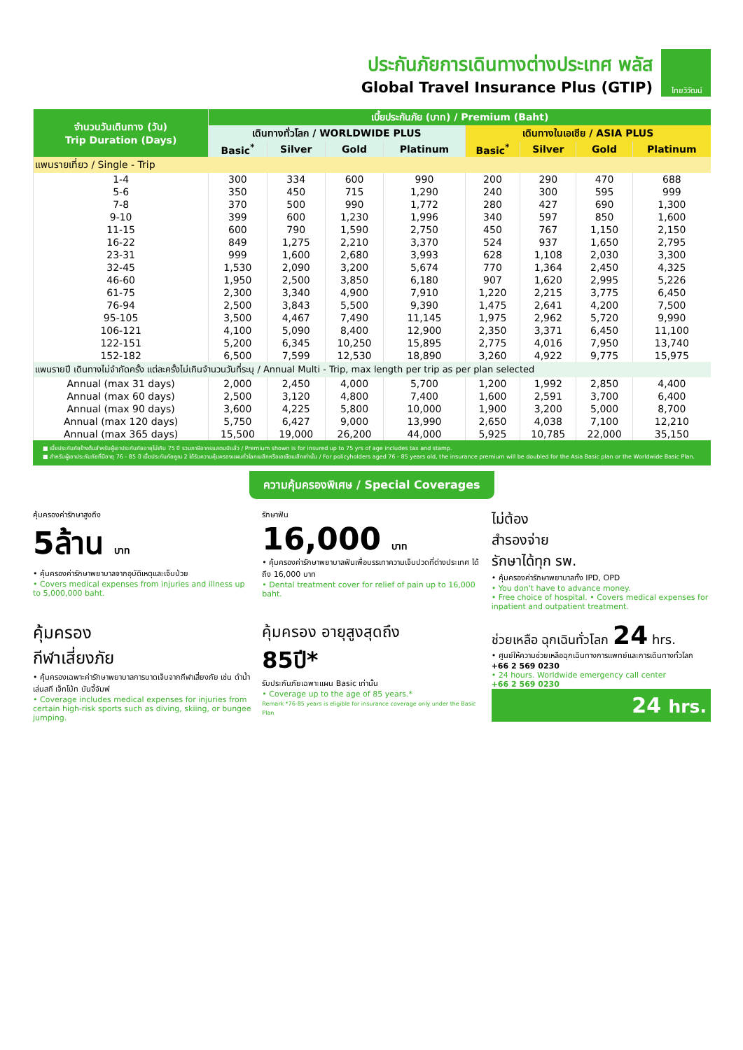ประกันภัยการเดินทางต่างประเทศ พลัส
Global Travel Insurance Plus (GTIP)
ไทยวิวัฒน์
| จำนวนวันเดินทาง (วัน) Trip Duration (Days) | เบี้ยประกันภัย (บาท) / Premium (Baht) | | | | | | | |
| --- | --- | --- | --- | --- | --- | --- | --- | --- |
| | เดินทางทั่วโลก / WORLDWIDE PLUS | | | | เดินทางในเอเชีย / ASIA PLUS | | | |
| | Basic<sup>*</sup> | Silver | Gold | Platinum | Basic<sup>*</sup> | Silver | Gold | Platinum |
| แพนรายเที่ยว / Single - Trip | | | | | | | | |
| 1-4 | 300 | 334 | 600 | 990 | 200 | 290 | 470 | 688 |
| 5-6 | 350 | 450 | 715 | 1,290 | 240 | 300 | 595 | 999 |
| 7-8 | 370 | 500 | 990 | 1,772 | 280 | 427 | 690 | 1,300 |
| 9-10 | 399 | 600 | 1,230 | 1,996 | 340 | 597 | 850 | 1,600 |
| 11-15 | 600 | 790 | 1,590 | 2,750 | 450 | 767 | 1,150 | 2,150 |
| 16-22 | 849 | 1,275 | 2,210 | 3,370 | 524 | 937 | 1,650 | 2,795 |
| 23-31 | 999 | 1,600 | 2,680 | 3,993 | 628 | 1,108 | 2,030 | 3,300 |
| 32-45 | 1,530 | 2,090 | 3,200 | 5,674 | 770 | 1,364 | 2,450 | 4,325 |
| 46-60 | 1,950 | 2,500 | 3,850 | 6,180 | 907 | 1,620 | 2,995 | 5,226 |
| 61-75 | 2,300 | 3,340 | 4,900 | 7,910 | 1,220 | 2,215 | 3,775 | 6,450 |
| 76-94 | 2,500 | 3,843 | 5,500 | 9,390 | 1,475 | 2,641 | 4,200 | 7,500 |
| 95-105 | 3,500 | 4,467 | 7,490 | 11,145 | 1,975 | 2,962 | 5,720 | 9,990 |
| 106-121 | 4,100 | 5,090 | 8,400 | 12,900 | 2,350 | 3,371 | 6,450 | 11,100 |
| 122-151 | 5,200 | 6,345 | 10,250 | 15,895 | 2,775 | 4,016 | 7,950 | 13,740 |
| 152-182 | 6,500 | 7,599 | 12,530 | 18,890 | 3,260 | 4,922 | 9,775 | 15,975 |
| แพนรายปี เดินทางไม่จำกัดครั้ง แต่ละครั้งไม่เกินจำนวนวันที่ระบุ / Annual Multi - Trip, max length per trip as per plan selected | | | | | | | | |
| Annual (max 31 days) | 2,000 | 2,450 | 4,000 | 5,700 | 1,200 | 1,992 | 2,850 | 4,400 |
| Annual (max 60 days) | 2,500 | 3,120 | 4,800 | 7,400 | 1,600 | 2,591 | 3,700 | 6,400 |
| Annual (max 90 days) | 3,600 | 4,225 | 5,800 | 10,000 | 1,900 | 3,200 | 5,000 | 8,700 |
| Annual (max 120 days) | 5,750 | 6,427 | 9,000 | 13,990 | 2,650 | 4,038 | 7,100 | 12,210 |
| Annual (max 365 days) | 15,500 | 19,000 | 26,200 | 44,000 | 5,925 | 10,785 | 22,000 | 35,150 |
■ เบี้ยประกันภัยข้างต้นสำหรับผู้เอาประกันภัยอายุไม่เกิน 75 ปี รวมภาษีอากรแสตมป์แล้ว / Premium shown is for insured up to 75 yrs of age includes tax and stamp.
■ สำหรับผู้เอาประกันภัยที่มีอายุ 76 - 85 ปี เบี้ยประกันภัยคูณ 2 ได้รับความคุ้มครองแผนทั่วโลกเบสิกหรือเอเชียเบสิกเท่านั้น / For policyholders aged 76 - 85 years old, the insurance premium will be doubled for the Asia Basic plan or the Worldwide Basic Plan.
ความคุ้มครองพิเศษ / Special Coverages
คุ้มครองค่ารักษาสูงถึง
5ล้าน บาท
• คุ้มครองค่ารักษาพยาบาลจากอุบัติเหตุและเจ็บป่วย
• Covers medical expenses from injuries and illness up to 5,000,000 baht.
รักษาฟัน
16,000 บาท
• คุ้มครองค่ารักษาพยาบาลฟันเพื่อบรรเทาความเจ็บปวดที่ต่างประเทศ ได้ถึง 16,000 บาท
• Dental treatment cover for relief of pain up to 16,000 baht.
ไม่ต้อง
สำรองจ่าย
รักษาได้ทุก รพ.
• คุ้มครองค่ารักษาพยาบาลทั้ง IPD, OPD
• You don't have to advance money.
• Free choice of hospital. • Covers medical expenses for inpatient and outpatient treatment.
คุ้มครอง
กีฬาเสี่ยงภัย
• คุ้มครองเฉพาะค่ารักษาพยาบาลการบาดเจ็บจากกีฬาเสี่ยงภัย เช่น ดำน้ำ เล่นสกี เจ็ทโบ้ท บันจี้จัมพ์
• Coverage includes medical expenses for injuries from certain high-risk sports such as diving, skiing, or bungee jumping.
คุ้มครอง อายุสูงสุดถึง
85ปี*
รับประกันภัยเฉพาะแผน Basic เท่านั้น
• Coverage up to the age of 85 years.*
Remark *76-85 years is eligible for insurance coverage only under the Basic Plan
ช่วยเหลือ ฉุกเฉินทั่วโลก 24 hrs.
• ศูนย์ให้ความช่วยเหลือฉุกเฉินทางการแพทย์และการเดินทางทั่วโลก
+66 2 569 0230
• 24 hours. Worldwide emergency call center
+66 2 569 0230
24 hrs.